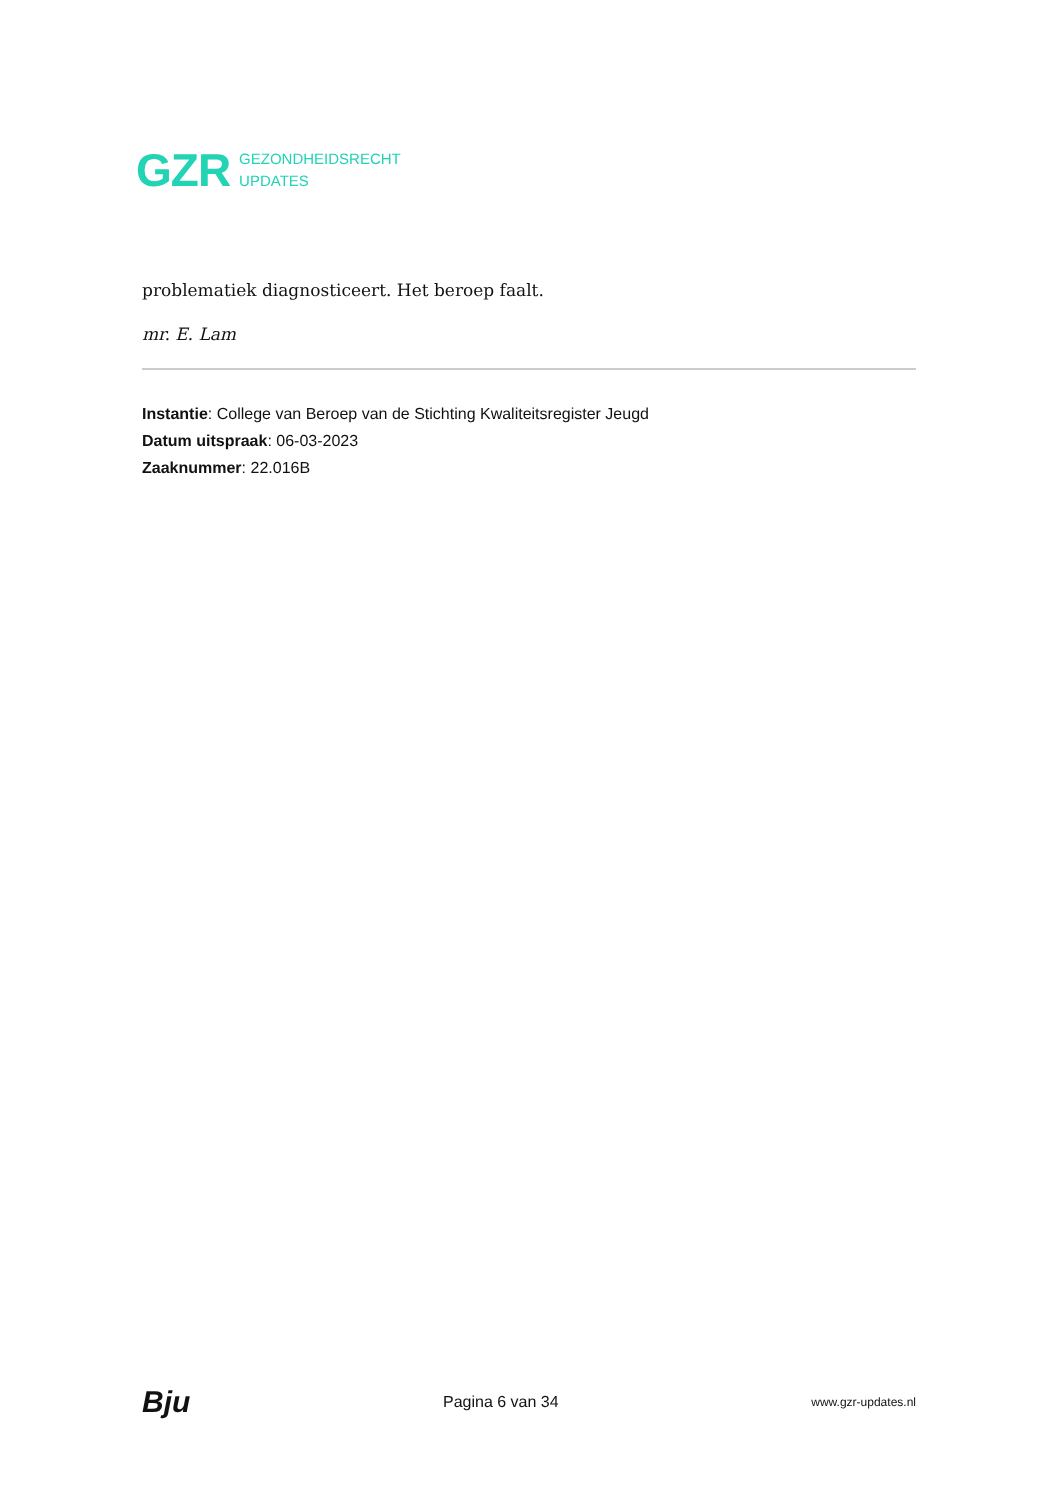GZR
GEZONDHEIDSRECHT
UPDATES
problematiek diagnosticeert. Het beroep faalt.
mr. E. Lam
Instantie: College van Beroep van de Stichting Kwaliteitsregister Jeugd
Datum uitspraak: 06-03-2023
Zaaknummer: 22.016B
Bju Pagina 6 van 34 www.gzr-updates.nl